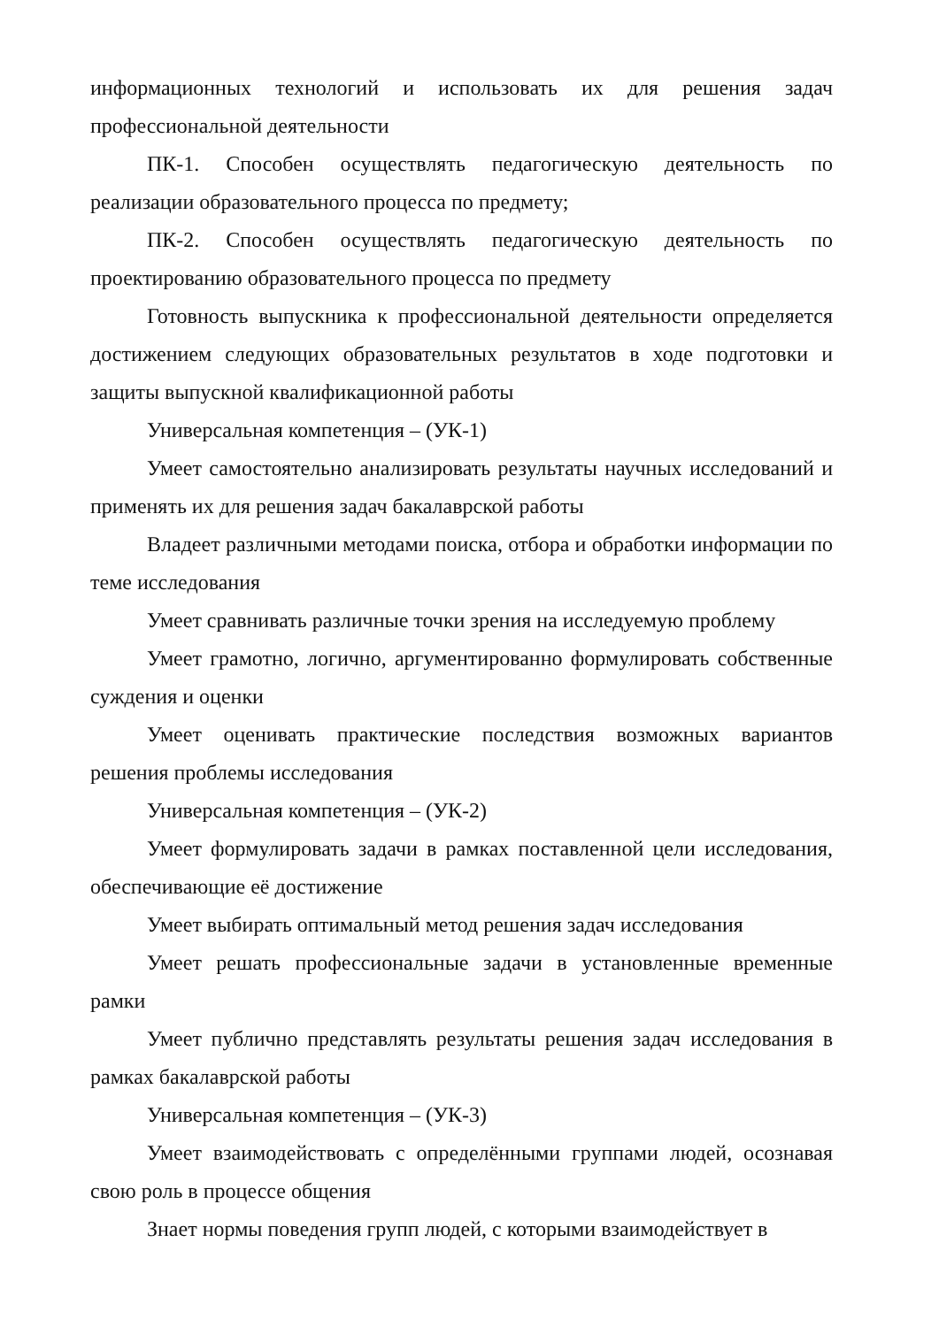информационных технологий и использовать их для решения задач профессиональной деятельности
ПК-1. Способен осуществлять педагогическую деятельность по реализации образовательного процесса по предмету;
ПК-2. Способен осуществлять педагогическую деятельность по проектированию образовательного процесса по предмету
Готовность выпускника к профессиональной деятельности определяется достижением следующих образовательных результатов в ходе подготовки и защиты выпускной квалификационной работы
Универсальная компетенция – (УК-1)
Умеет самостоятельно анализировать результаты научных исследований и применять их для решения задач бакалаврской работы
Владеет различными методами поиска, отбора и обработки информации по теме исследования
Умеет сравнивать различные точки зрения на исследуемую проблему
Умеет грамотно, логично, аргументированно формулировать собственные суждения и оценки
Умеет оценивать практические последствия возможных вариантов решения проблемы исследования
Универсальная компетенция – (УК-2)
Умеет формулировать задачи в рамках поставленной цели исследования, обеспечивающие её достижение
Умеет выбирать оптимальный метод решения задач исследования
Умеет решать профессиональные задачи в установленные временные рамки
Умеет публично представлять результаты решения задач исследования в рамках бакалаврской работы
Универсальная компетенция – (УК-3)
Умеет взаимодействовать с определёнными группами людей, осознавая свою роль в процессе общения
Знает нормы поведения групп людей, с которыми взаимодействует в